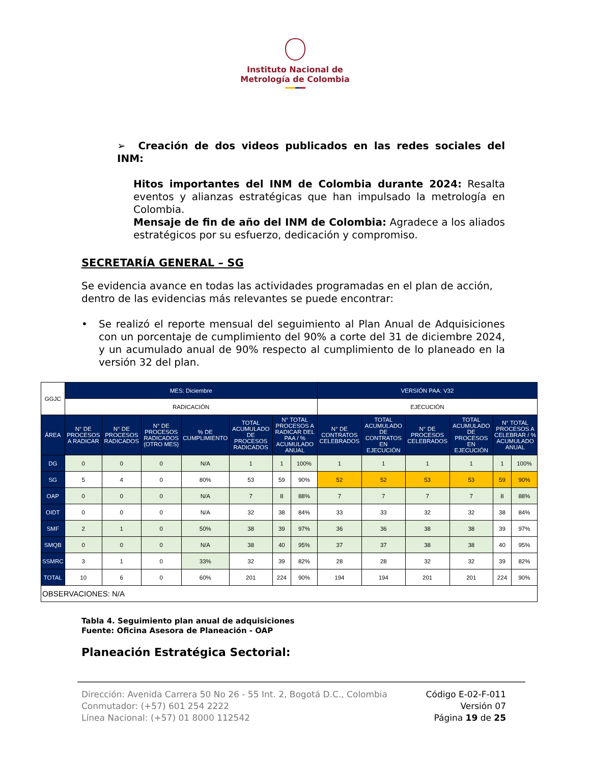Instituto Nacional de
Metrología de Colombia
➢ Creación de dos videos publicados en las redes sociales del INM:
Hitos importantes del INM de Colombia durante 2024: Resalta eventos y alianzas estratégicas que han impulsado la metrología en Colombia.
Mensaje de fin de año del INM de Colombia: Agradece a los aliados estratégicos por su esfuerzo, dedicación y compromiso.
SECRETARÍA GENERAL – SG
Se evidencia avance en todas las actividades programadas en el plan de acción, dentro de las evidencias más relevantes se puede encontrar:
• Se realizó el reporte mensual del seguimiento al Plan Anual de Adquisiciones con un porcentaje de cumplimiento del 90% a corte del 31 de diciembre 2024, y un acumulado anual de 90% respecto al cumplimiento de lo planeado en la versión 32 del plan.
| GGJC | MES: Diciembre | | | | | | | VERSIÓN PAA: V32 | | | | | |
| | RADICACIÓN | | | | | | | EJECUCIÓN | | | | | |
| ÁREA | N° DE PROCESOS A RADICAR | N° DE PROCESOS RADICADOS | N° DE PROCESOS RADICADOS (OTRO MES) | % DE CUMPLIMIENTO | TOTAL ACUMULADO DE PROCESOS RADICADOS | N° TOTAL PROCESOS A RADICAR DEL PAA / % ACUMULADO ANUAL | | N° DE CONTRATOS CELEBRADOS | TOTAL ACUMULADO DE CONTRATOS EN EJECUCIÓN | N° DE PROCESOS CELEBRADOS | TOTAL ACUMULADO DE PROCESOS EN EJECUCIÓN | N° TOTAL PROCESOS A CELEBRAR / % ACUMULADO ANUAL | |
| DG | 0 | 0 | 0 | N/A | 1 | 1 | 100% | 1 | 1 | 1 | 1 | 1 | 100% |
| SG | 5 | 4 | 0 | 80% | 53 | 59 | 90% | 52 | 52 | 53 | 53 | 59 | 90% |
| OAP | 0 | 0 | 0 | N/A | 7 | 8 | 88% | 7 | 7 | 7 | 7 | 8 | 88% |
| OIDT | 0 | 0 | 0 | N/A | 32 | 38 | 84% | 33 | 33 | 32 | 32 | 38 | 84% |
| SMF | 2 | 1 | 0 | 50% | 38 | 39 | 97% | 36 | 36 | 38 | 38 | 39 | 97% |
| SMQB | 0 | 0 | 0 | N/A | 38 | 40 | 95% | 37 | 37 | 38 | 38 | 40 | 95% |
| SSMRC | 3 | 1 | 0 | 33% | 32 | 39 | 82% | 28 | 28 | 32 | 32 | 39 | 82% |
| TOTAL | 10 | 6 | 0 | 60% | 201 | 224 | 90% | 194 | 194 | 201 | 201 | 224 | 90% |
| OBSERVACIONES: N/A | | | | | | | | | | | | | |
Tabla 4. Seguimiento plan anual de adquisiciones
Fuente: Oficina Asesora de Planeación - OAP
Planeación Estratégica Sectorial:
Dirección: Avenida Carrera 50 No 26 - 55 Int. 2, Bogotá D.C., Colombia
Conmutador: (+57) 601 254 2222
Línea Nacional: (+57) 01 8000 112542
Código E-02-F-011
Versión 07
Página 19 de 25